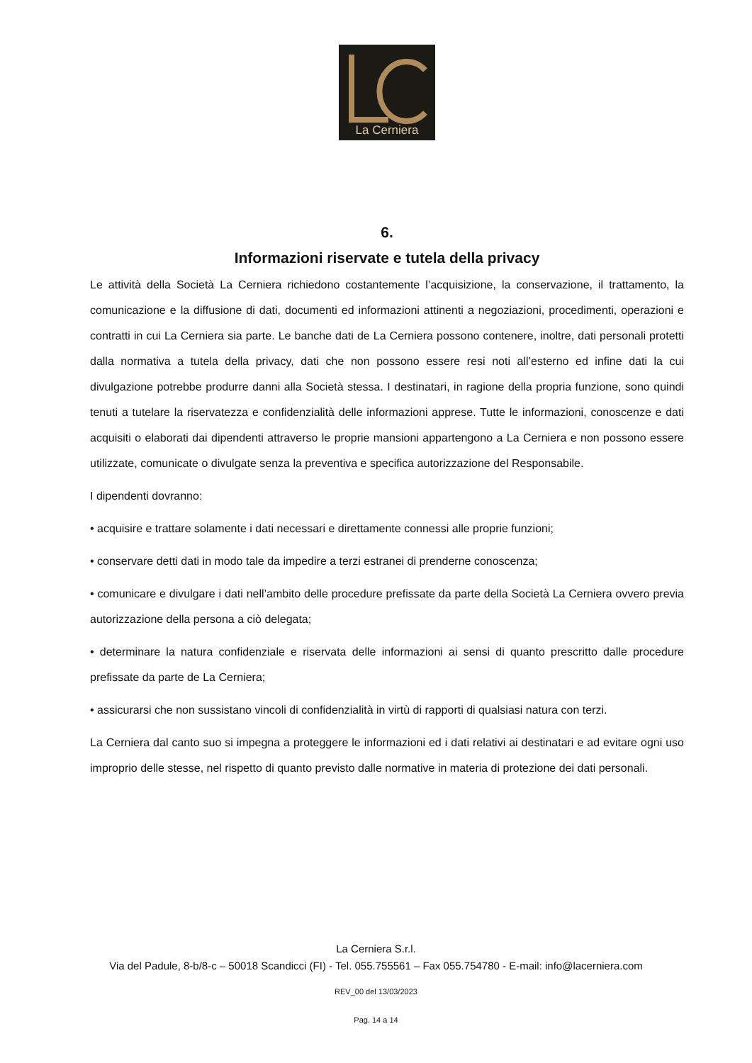La Cerniera
6.
Informazioni riservate e tutela della privacy
Le attività della Società La Cerniera richiedono costantemente l’acquisizione, la conservazione, il trattamento, la comunicazione e la diffusione di dati, documenti ed informazioni attinenti a negoziazioni, procedimenti, operazioni e contratti in cui La Cerniera sia parte. Le banche dati de La Cerniera possono contenere, inoltre, dati personali protetti dalla normativa a tutela della privacy, dati che non possono essere resi noti all’esterno ed infine dati la cui divulgazione potrebbe produrre danni alla Società stessa. I destinatari, in ragione della propria funzione, sono quindi tenuti a tutelare la riservatezza e confidenzialità delle informazioni apprese. Tutte le informazioni, conoscenze e dati acquisiti o elaborati dai dipendenti attraverso le proprie mansioni appartengono a La Cerniera e non possono essere utilizzate, comunicate o divulgate senza la preventiva e specifica autorizzazione del Responsabile.
I dipendenti dovranno:
• acquisire e trattare solamente i dati necessari e direttamente connessi alle proprie funzioni;
• conservare detti dati in modo tale da impedire a terzi estranei di prenderne conoscenza;
• comunicare e divulgare i dati nell’ambito delle procedure prefissate da parte della Società La Cerniera ovvero previa autorizzazione della persona a ciò delegata;
• determinare la natura confidenziale e riservata delle informazioni ai sensi di quanto prescritto dalle procedure prefissate da parte de La Cerniera;
• assicurarsi che non sussistano vincoli di confidenzialità in virtù di rapporti di qualsiasi natura con terzi.
La Cerniera dal canto suo si impegna a proteggere le informazioni ed i dati relativi ai destinatari e ad evitare ogni uso improprio delle stesse, nel rispetto di quanto previsto dalle normative in materia di protezione dei dati personali.
La Cerniera S.r.l.
Via del Padule, 8-b/8-c – 50018 Scandicci (FI) - Tel. 055.755561 – Fax 055.754780 - E-mail: info@lacerniera.com
REV_00 del 13/03/2023
Pag. 14 a 14